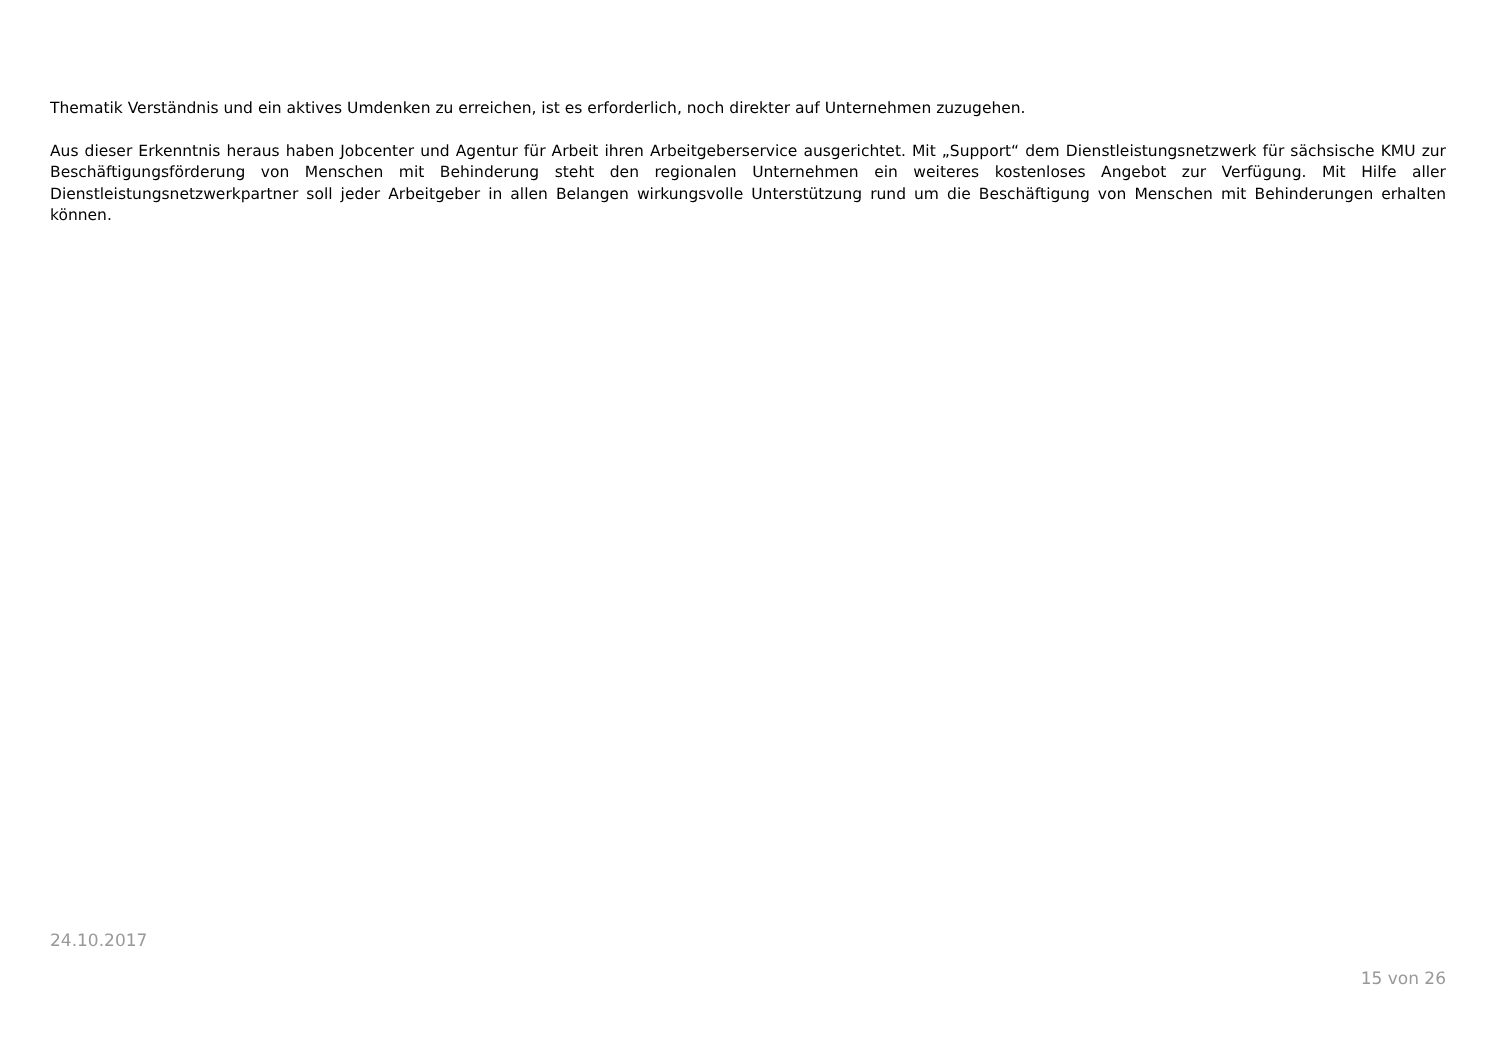Thematik Verständnis und ein aktives Umdenken zu erreichen, ist es erforderlich, noch direkter auf Unternehmen zuzugehen.
Aus dieser Erkenntnis heraus haben Jobcenter und Agentur für Arbeit ihren Arbeitgeberservice ausgerichtet. Mit „Support“ dem Dienstleistungsnetzwerk für sächsische KMU zur Beschäftigungsförderung von Menschen mit Behinderung steht den regionalen Unternehmen ein weiteres kostenloses Angebot zur Verfügung. Mit Hilfe aller Dienstleistungsnetzwerkpartner soll jeder Arbeitgeber in allen Belangen wirkungsvolle Unterstützung rund um die Beschäftigung von Menschen mit Behinderungen erhalten können.
24.10.2017
15 von 26